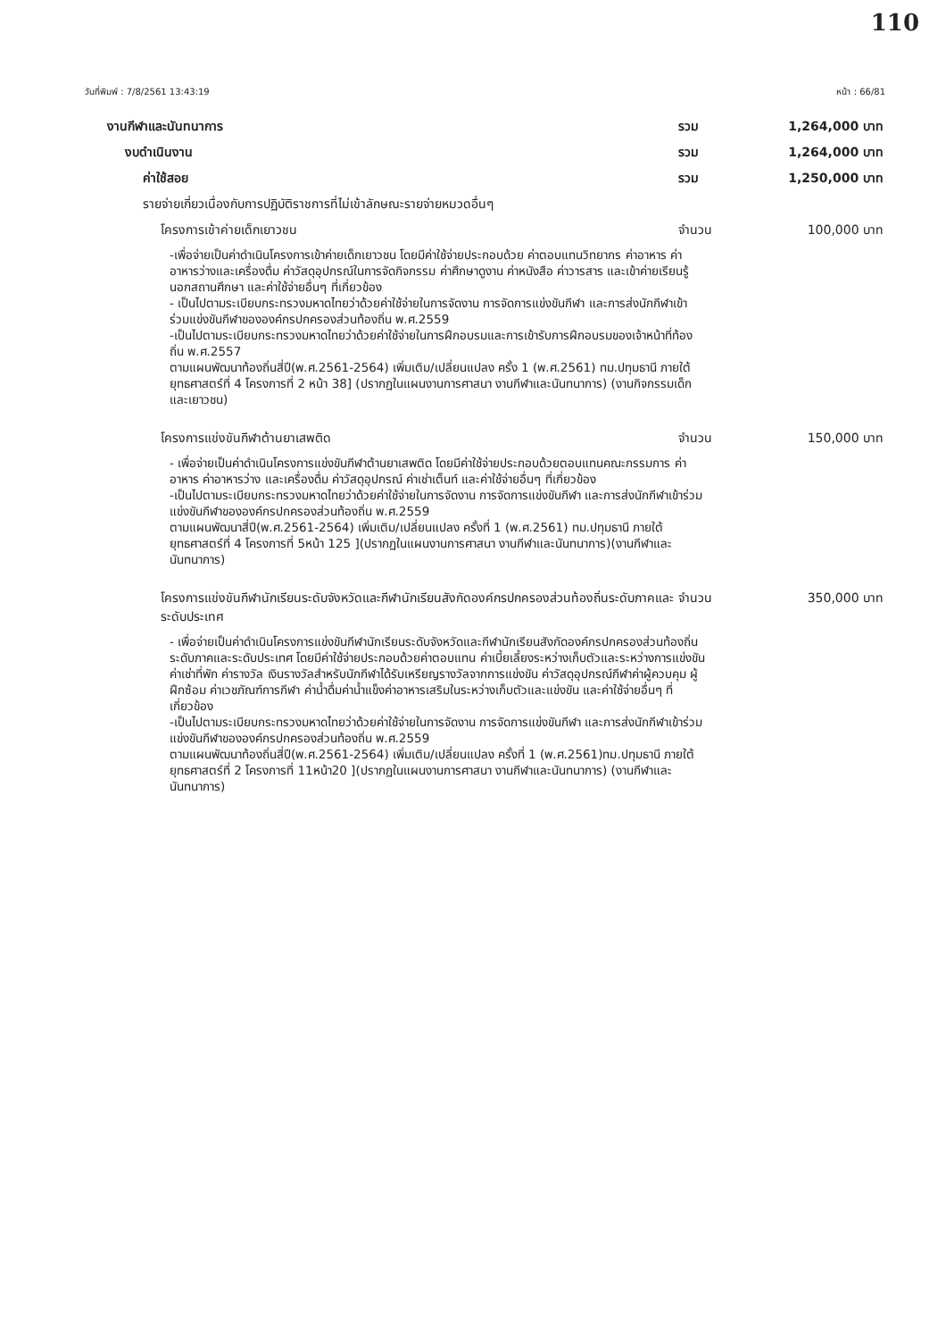110
วันที่พิมพ์ : 7/8/2561 13:43:19 หน้า : 66/81
งานกีฬาและนันทนาการ รวม 1,264,000 บาท
งบดำเนินงาน รวม 1,264,000 บาท
ค่าใช้สอย รวม 1,250,000 บาท
รายจ่ายเกี่ยวเนื่องกับการปฏิบัติราชการที่ไม่เข้าลักษณะรายจ่ายหมวดอื่นๆ
โครงการเข้าค่ายเด็กเยาวชน จำนวน 100,000 บาท
-เพื่อจ่ายเป็นค่าดำเนินโครงการเข้าค่ายเด็กเยาวชน โดยมีค่าใช้จ่ายประกอบด้วย ค่าตอบแทนวิทยากร ค่าอาหาร ค่าอาหารว่างและเครื่องดื่ม ค่าวัสดุอุปกรณ์ในการจัดกิจกรรม ค่าศึกษาดูงาน ค่าหนังสือ ค่าวารสาร และเข้าค่ายเรียนรู้นอกสถานศึกษา และค่าใช้จ่ายอื่นๆ ที่เกี่ยวข้อง
- เป็นไปตามระเบียบกระทรวงมหาดไทยว่าด้วยค่าใช้จ่ายในการจัดงาน การจัดการแข่งขันกีฬา และการส่งนักกีฬาเข้าร่วมแข่งขันกีฬาขององค์กรปกครองส่วนท้องถิ่น พ.ศ.2559
-เป็นไปตามระเบียบกระทรวงมหาดไทยว่าด้วยค่าใช้จ่ายในการฝึกอบรมและการเข้ารับการฝึกอบรมของเจ้าหน้าที่ท้องถิ่น พ.ศ.2557
ตามแผนพัฒนาท้องถิ่นสี่ปี(พ.ศ.2561-2564) เพิ่มเติม/เปลี่ยนแปลง ครั้ง 1 (พ.ศ.2561) ทม.ปทุมธานี ภายใต้ยุทธศาสตร์ที่ 4 โครงการที่ 2 หน้า 38] (ปรากฏในแผนงานการศาสนา งานกีฬาและนันทนาการ) (งานกิจกรรมเด็กและเยาวชน)
โครงการแข่งขันกีฬาต้านยาเสพติด จำนวน 150,000 บาท
- เพื่อจ่ายเป็นค่าดำเนินโครงการแข่งขันกีฬาต้านยาเสพติด โดยมีค่าใช้จ่ายประกอบด้วยตอบแทนคณะกรรมการ ค่าอาหาร ค่าอาหารว่าง และเครื่องดื่ม ค่าวัสดุอุปกรณ์ ค่าเช่าเต็นท์ และค่าใช้จ่ายอื่นๆ ที่เกี่ยวข้อง
-เป็นไปตามระเบียบกระทรวงมหาดไทยว่าด้วยค่าใช้จ่ายในการจัดงาน การจัดการแข่งขันกีฬา และการส่งนักกีฬาเข้าร่วมแข่งขันกีฬาขององค์กรปกครองส่วนท้องถิ่น พ.ศ.2559
ตามแผนพัฒนาสี่ปี(พ.ศ.2561-2564) เพิ่มเติม/เปลี่ยนแปลง ครั้งที่ 1 (พ.ศ.2561) ทม.ปทุมธานี ภายใต้ยุทธศาสตร์ที่ 4 โครงการที่ 5หน้า 125 ](ปรากฏในแผนงานการศาสนา งานกีฬาและนันทนาการ)(งานกีฬาและนันทนาการ)
โครงการแข่งขันกีฬานักเรียนระดับจังหวัดและกีฬานักเรียนสังกัดองค์กรปกครองส่วนท้องถิ่นระดับภาคและระดับประเทศ จำนวน 350,000 บาท
- เพื่อจ่ายเป็นค่าดำเนินโครงการแข่งขันกีฬานักเรียนระดับจังหวัดและกีฬานักเรียนสังกัดองค์กรปกครองส่วนท้องถิ่นระดับภาคและระดับประเทศ โดยมีค่าใช้จ่ายประกอบด้วยค่าตอบแทน ค่าเบี้ยเลี้ยงระหว่างเก็บตัวและระหว่างการแข่งขัน ค่าเช่าที่พัก ค่ารางวัล เงินรางวัลสำหรับนักกีฬาได้รับเหรียญรางวัลจากการแข่งขัน ค่าวัสดุอุปกรณ์กีฬาค่าผู้ควบคุม ผู้ฝึกซ้อม ค่าเวชภัณฑ์การกีฬา ค่าน้ำดื่มค่าน้ำแข็งค่าอาหารเสริมในระหว่างเก็บตัวและแข่งขัน และค่าใช้จ่ายอื่นๆ ที่เกี่ยวข้อง
-เป็นไปตามระเบียบกระทรวงมหาดไทยว่าด้วยค่าใช้จ่ายในการจัดงาน การจัดการแข่งขันกีฬา และการส่งนักกีฬาเข้าร่วมแข่งขันกีฬาขององค์กรปกครองส่วนท้องถิ่น พ.ศ.2559
ตามแผนพัฒนาท้องถิ่นสี่ปี(พ.ศ.2561-2564) เพิ่มเติม/เปลี่ยนแปลง ครั้งที่ 1 (พ.ศ.2561)ทม.ปทุมธานี ภายใต้ยุทธศาสตร์ที่ 2 โครงการที่ 11หน้า20 ](ปรากฏในแผนงานการศาสนา งานกีฬาและนันทนาการ) (งานกีฬาและนันทนาการ)